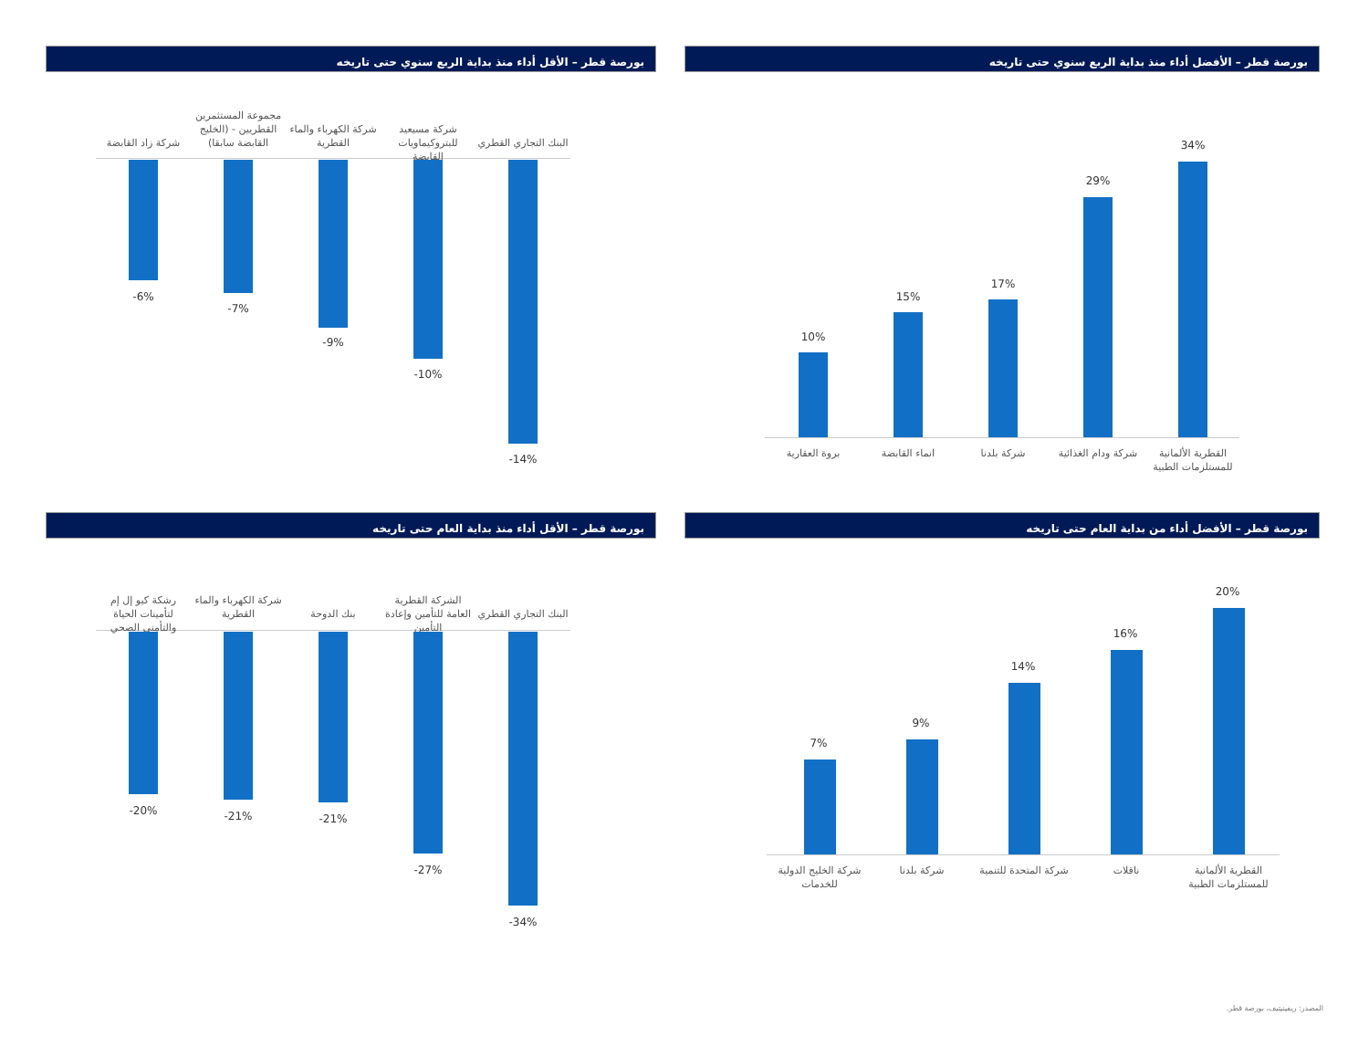بورصة قطر – الأفضل أداء منذ بداية الربع سنوي حتى تاريخه
بورصة قطر – الأقل أداء منذ بداية الربع سنوي حتى تاريخه
34%
29%
17%
15%
10%
القطرية الألمانية للمستلزمات الطبية
شركة ودام الغذائية
شركة بلدنا
انماء القابضة
بروة العقارية
البنك التجاري القطري
شركة مسيعيد للبتروكيماويات القابضة
شركة الكهرباء والماء القطرية
مجموعة المستثمرين القطريين - (الخليج القابضة سابقا)
شركة زاد القابضة
-14%
-10%
-9%
-7%
-6%
بورصة قطر – الأفضل أداء من بداية العام حتى تاريخه
بورصة قطر – الأقل أداء منذ بداية العام حتى تاريخه
20%
16%
14%
9%
7%
القطرية الألمانية للمستلزمات الطبية
ناقلات
شركة المتحدة للتنمية
شركة بلدنا
شركة الخليج الدولية للخدمات
البنك التجاري القطري
الشركة القطرية العامة للتأمين وإعادة التأمين
بنك الدوحة
شركة الكهرباء والماء القطرية
رشكة كيو إل إم لتأمينات الحياة والتأمني الصحي
-34%
-27%
-21%
-21%
-20%
المصدر: ريفينيتيف، بورصة قطر.